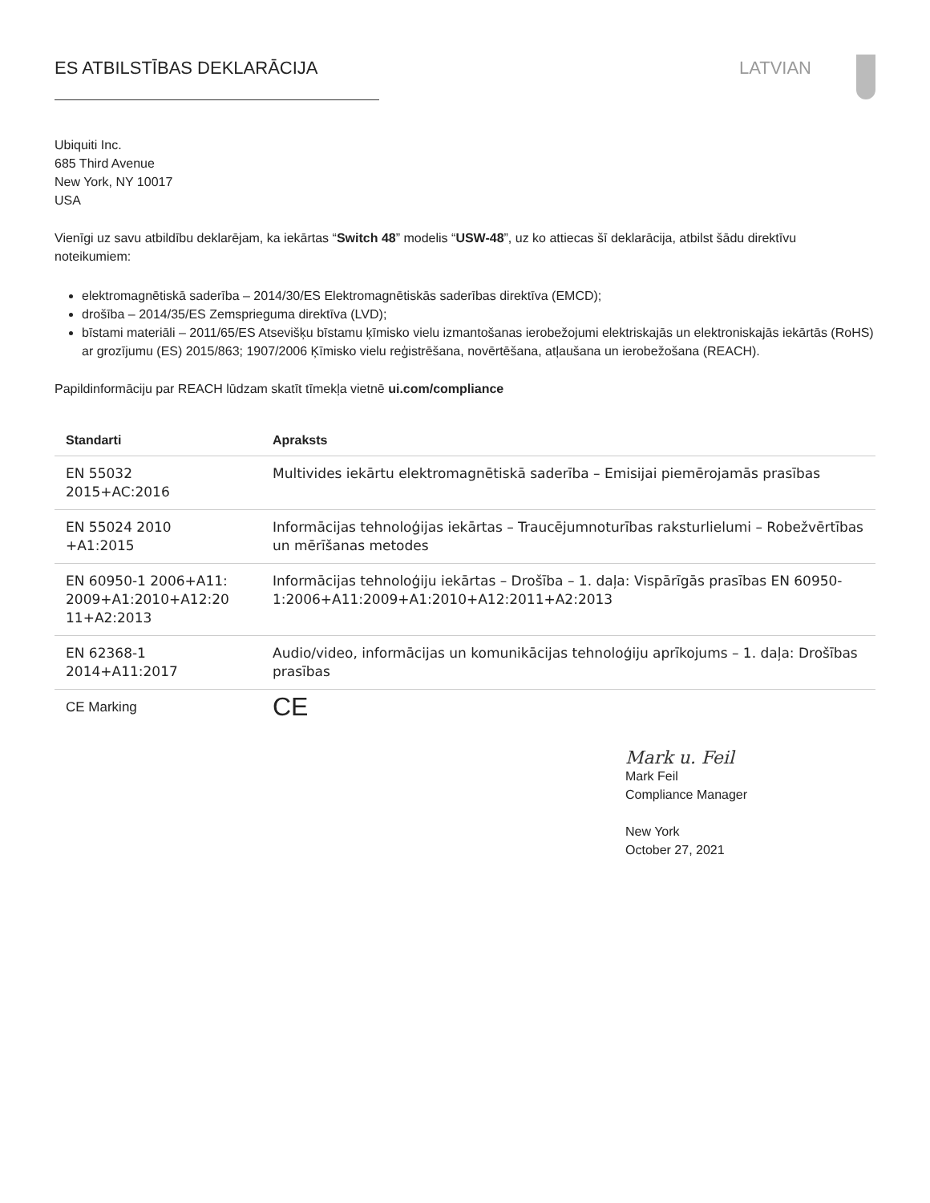ES ATBILSTĪBAS DEKLARĀCIJA LATVIAN
Ubiquiti Inc.
685 Third Avenue
New York, NY 10017
USA
Vienīgi uz savu atbildību deklarējam, ka iekārtas “Switch 48” modelis “USW-48”, uz ko attiecas šī deklarācija, atbilst šādu direktīvu noteikumiem:
elektromagnētiskā saderība – 2014/30/ES Elektromagnētiskās saderības direktīva (EMCD);
drošība – 2014/35/ES Zemsprieguma direktīva (LVD);
bīstami materiāli – 2011/65/ES Atsevišķu bīstamu ķīmisko vielu izmantošanas ierobežojumi elektriskajās un elektroniskajās iekārtās (RoHS) ar grozījumu (ES) 2015/863; 1907/2006 Ķīmisko vielu reģistrēšana, novērtēšana, atļaušana un ierobežošana (REACH).
Papildinformāciju par REACH lūdzam skatīt tīmekļa vietnē ui.com/compliance
| Standarti | Apraksts |
| --- | --- |
| EN 55032 2015+AC:2016 | Multivides iekārtu elektromagnētiskā saderība – Emisijai piemērojamās prasības |
| EN 55024 2010 +A1:2015 | Informācijas tehnoloģijas iekārtas – Traucējumnoturības raksturlielumi – Robežvērtības un mērīšanas metodes |
| EN 60950-1 2006+A11: 2009+A1:2010+A12:20 11+A2:2013 | Informācijas tehnoloģiju iekārtas – Drošība – 1. daļa: Vispārīgās prasības EN 60950-1:2006+A11:2009+A1:2010+A12:2011+A2:2013 |
| EN 62368-1 2014+A11:2017 | Audio/video, informācijas un komunikācijas tehnoloģiju aprīkojums – 1. daļa: Drošības prasības |
| CE Marking | CE |
Mark u. Feil
Mark Feil
Compliance Manager
New York
October 27, 2021